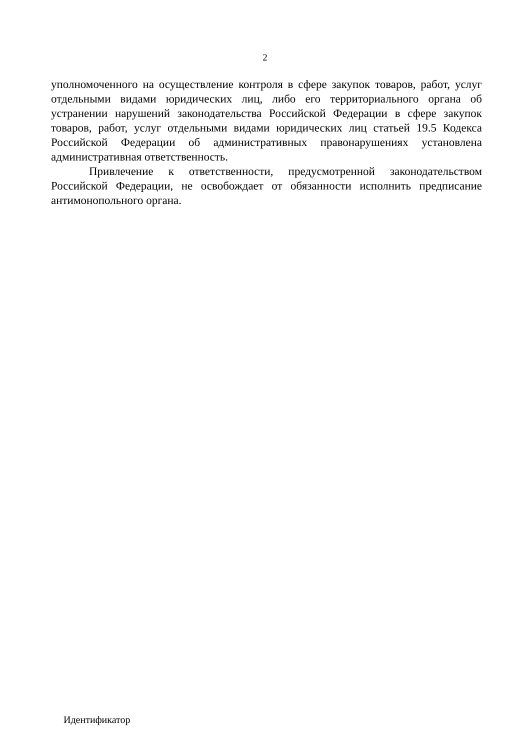2
уполномоченного на осуществление контроля в сфере закупок товаров, работ, услуг отдельными видами юридических лиц, либо его территориального органа об устранении нарушений законодательства Российской Федерации в сфере закупок товаров, работ, услуг отдельными видами юридических лиц статьей 19.5 Кодекса Российской Федерации об административных правонарушениях установлена административная ответственность.
Привлечение к ответственности, предусмотренной законодательством Российской Федерации, не освобождает от обязанности исполнить предписание антимонопольного органа.
Идентификатор